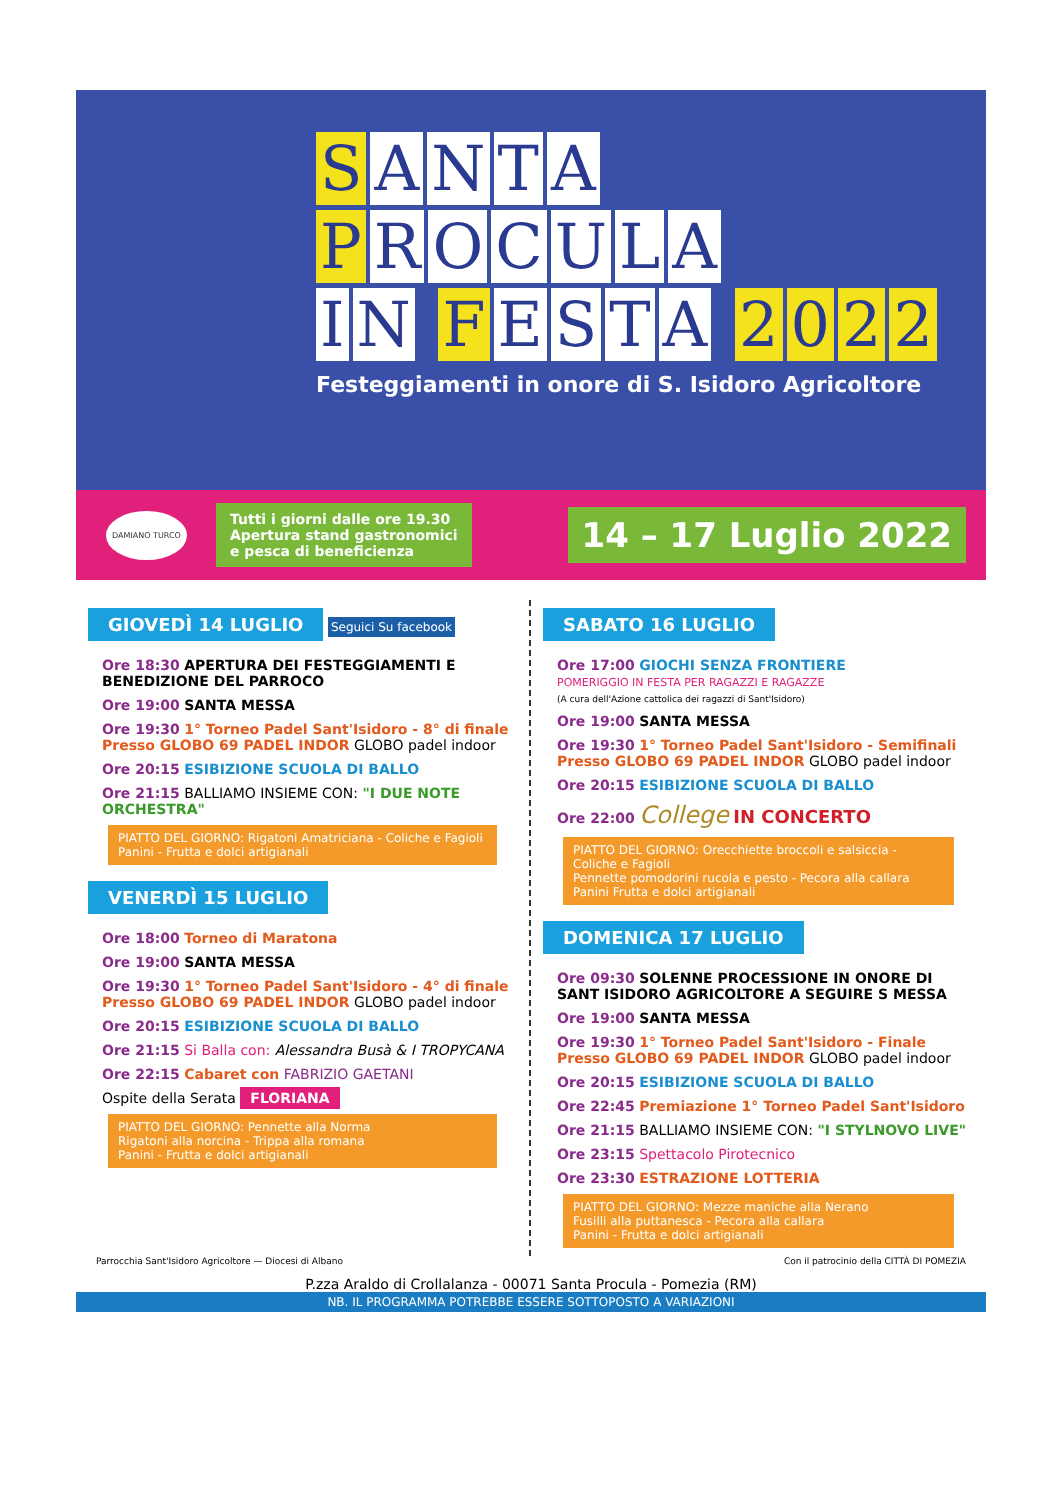S ANTA
P ROCULA
I N F ESTA 2022
Festeggiamenti in onore di S. Isidoro Agricoltore
DAMIANO TURCO
Tutti i giorni dalle ore 19.30
Apertura stand gastronomici
e pesca di beneficienza
14 – 17 Luglio 2022
GIOVEDÌ 14 LUGLIO
Seguici Su facebook
Ore 18:30 APERTURA DEI FESTEGGIAMENTI E BENEDIZIONE DEL PARROCO
Ore 19:00 SANTA MESSA
Ore 19:30 1° Torneo Padel Sant'Isidoro - 8° di finale Presso GLOBO 69 PADEL INDOR GLOBO padel indoor
Ore 20:15 ESIBIZIONE SCUOLA DI BALLO
Ore 21:15 BALLIAMO INSIEME CON: "I DUE NOTE ORCHESTRA"
PIATTO DEL GIORNO: Rigatoni Amatriciana - Coliche e Fagioli
Panini - Frutta e dolci artigianali
VENERDÌ 15 LUGLIO
Ore 18:00 Torneo di Maratona
Ore 19:00 SANTA MESSA
Ore 19:30 1° Torneo Padel Sant'Isidoro - 4° di finale Presso GLOBO 69 PADEL INDOR GLOBO padel indoor
Ore 20:15 ESIBIZIONE SCUOLA DI BALLO
Ore 21:15 Si Balla con: Alessandra Busà & I TROPYCANA
Ore 22:15 Cabaret con FABRIZIO GAETANI
Ospite della Serata FLORIANA
PIATTO DEL GIORNO: Pennette alla Norma
Rigatoni alla norcina - Trippa alla romana
Panini - Frutta e dolci artigianali
SABATO 16 LUGLIO
Ore 17:00 GIOCHI SENZA FRONTIERE
POMERIGGIO IN FESTA PER RAGAZZI E RAGAZZE
(A cura dell'Azione cattolica dei ragazzi di Sant'Isidoro)
Ore 19:00 SANTA MESSA
Ore 19:30 1° Torneo Padel Sant'Isidoro - Semifinali Presso GLOBO 69 PADEL INDOR GLOBO padel indoor
Ore 20:15 ESIBIZIONE SCUOLA DI BALLO
Ore 22:00 College IN CONCERTO
PIATTO DEL GIORNO: Orecchiette broccoli e salsiccia - Coliche e Fagioli
Pennette pomodorini rucola e pesto - Pecora alla callara
Panini Frutta e dolci artigianali
DOMENICA 17 LUGLIO
Ore 09:30 SOLENNE PROCESSIONE IN ONORE DI SANT ISIDORO AGRICOLTORE A SEGUIRE S MESSA
Ore 19:00 SANTA MESSA
Ore 19:30 1° Torneo Padel Sant'Isidoro - Finale Presso GLOBO 69 PADEL INDOR GLOBO padel indoor
Ore 20:15 ESIBIZIONE SCUOLA DI BALLO
Ore 22:45 Premiazione 1° Torneo Padel Sant'Isidoro
Ore 21:15 BALLIAMO INSIEME CON: "I STYLNOVO LIVE"
Ore 23:15 Spettacolo Pirotecnico
Ore 23:30 ESTRAZIONE LOTTERIA
PIATTO DEL GIORNO: Mezze maniche alla Nerano
Fusilli alla puttanesca - Pecora alla callara
Panini - Frutta e dolci artigianali
Parrocchia Sant'Isidoro Agricoltore — Diocesi di Albano Con il patrocinio della CITTÀ DI POMEZIA
P.zza Araldo di Crollalanza - 00071 Santa Procula - Pomezia (RM)
NB. IL PROGRAMMA POTREBBE ESSERE SOTTOPOSTO A VARIAZIONI